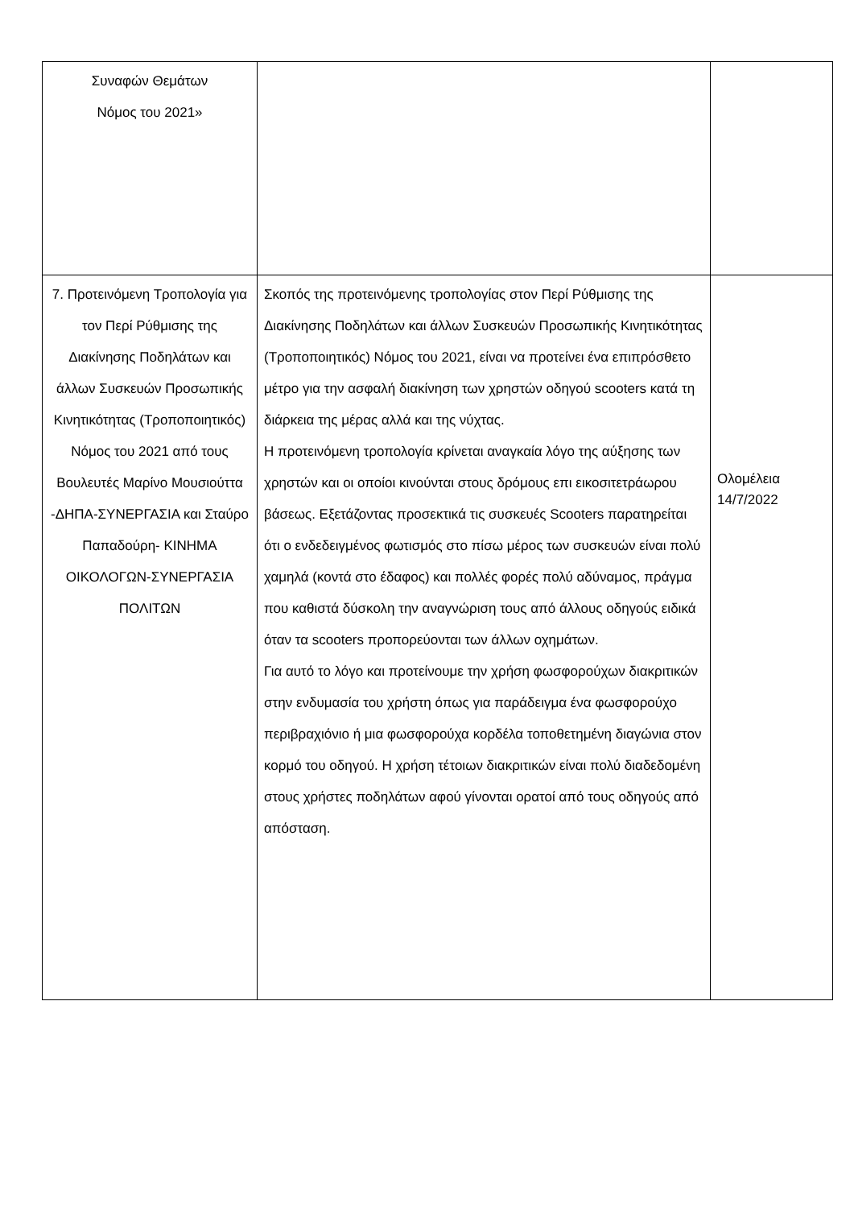| Συναφών Θεμάτων Νόμος του 2021» | | |
| 7. Προτεινόμενη Τροπολογία για τον Περί Ρύθμισης της Διακίνησης Ποδηλάτων και άλλων Συσκευών Προσωπικής Κινητικότητας (Τροποποιητικός) Νόμος του 2021 από τους Βουλευτές Μαρίνο Μουσιούττα -ΔΗΠΑ-ΣΥΝΕΡΓΑΣΙΑ και Σταύρο Παπαδούρη- ΚΙΝΗΜΑ ΟΙΚΟΛΟΓΩΝ-ΣΥΝΕΡΓΑΣΙΑ ΠΟΛΙΤΩΝ | Σκοπός της προτεινόμενης τροπολογίας στον Περί Ρύθμισης της Διακίνησης Ποδηλάτων και άλλων Συσκευών Προσωπικής Κινητικότητας (Τροποποιητικός) Νόμος του 2021, είναι να προτείνει ένα επιπρόσθετο μέτρο για την ασφαλή διακίνηση των χρηστών οδηγού scooters κατά τη διάρκεια της μέρας αλλά και της νύχτας. Η προτεινόμενη τροπολογία κρίνεται αναγκαία λόγο της αύξησης των χρηστών και οι οποίοι κινούνται στους δρόμους επι εικοσιτετράωρου βάσεως. Εξετάζοντας προσεκτικά τις συσκευές Scooters παρατηρείται ότι ο ενδεδειγμένος φωτισμός στο πίσω μέρος των συσκευών είναι πολύ χαμηλά (κοντά στο έδαφος) και πολλές φορές πολύ αδύναμος, πράγμα που καθιστά δύσκολη την αναγνώριση τους από άλλους οδηγούς ειδικά όταν τα scooters προπορεύονται των άλλων οχημάτων. Για αυτό το λόγο και προτείνουμε την χρήση φωσφορούχων διακριτικών στην ενδυμασία του χρήστη όπως για παράδειγμα ένα φωσφορούχο περιβραχιόνιο ή μια φωσφορούχα κορδέλα τοποθετημένη διαγώνια στον κορμό του οδηγού. Η χρήση τέτοιων διακριτικών είναι πολύ διαδεδομένη στους χρήστες ποδηλάτων αφού γίνονται ορατοί από τους οδηγούς από απόσταση. | Ολομέλεια 14/7/2022 |